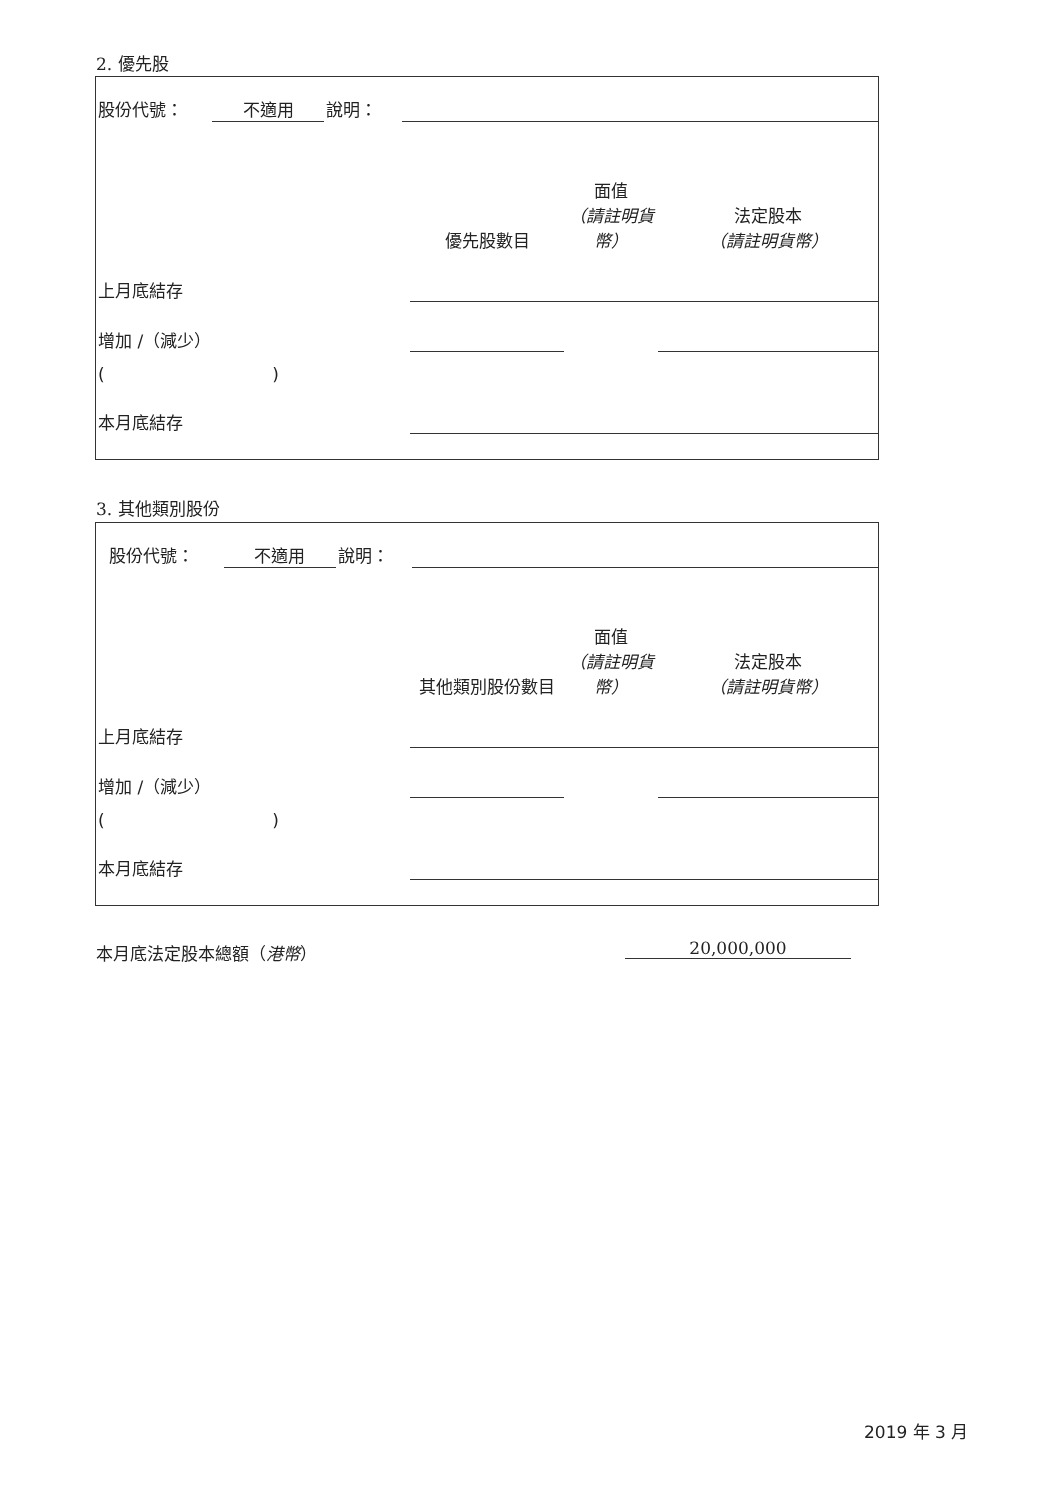2. 優先股
| 股份代號： | 不適用 | 說明： | | |
| | 優先股數目 | 面值 （請註明貨幣） | 法定股本 （請註明貨幣） |
| 上月底結存 | | | |
| 增加 /（減少） | | | |
| ( ) | | | |
| 本月底結存 | | | |
3. 其他類別股份
| 股份代號： | 不適用 | 說明： | | |
| | 其他類別股份數目 | 面值 （請註明貨幣） | 法定股本 （請註明貨幣） |
| 上月底結存 | | | |
| 增加 /（減少） | | | |
| ( ) | | | |
| 本月底結存 | | | |
本月底法定股本總額（港幣） 20,000,000
2019 年 3 月